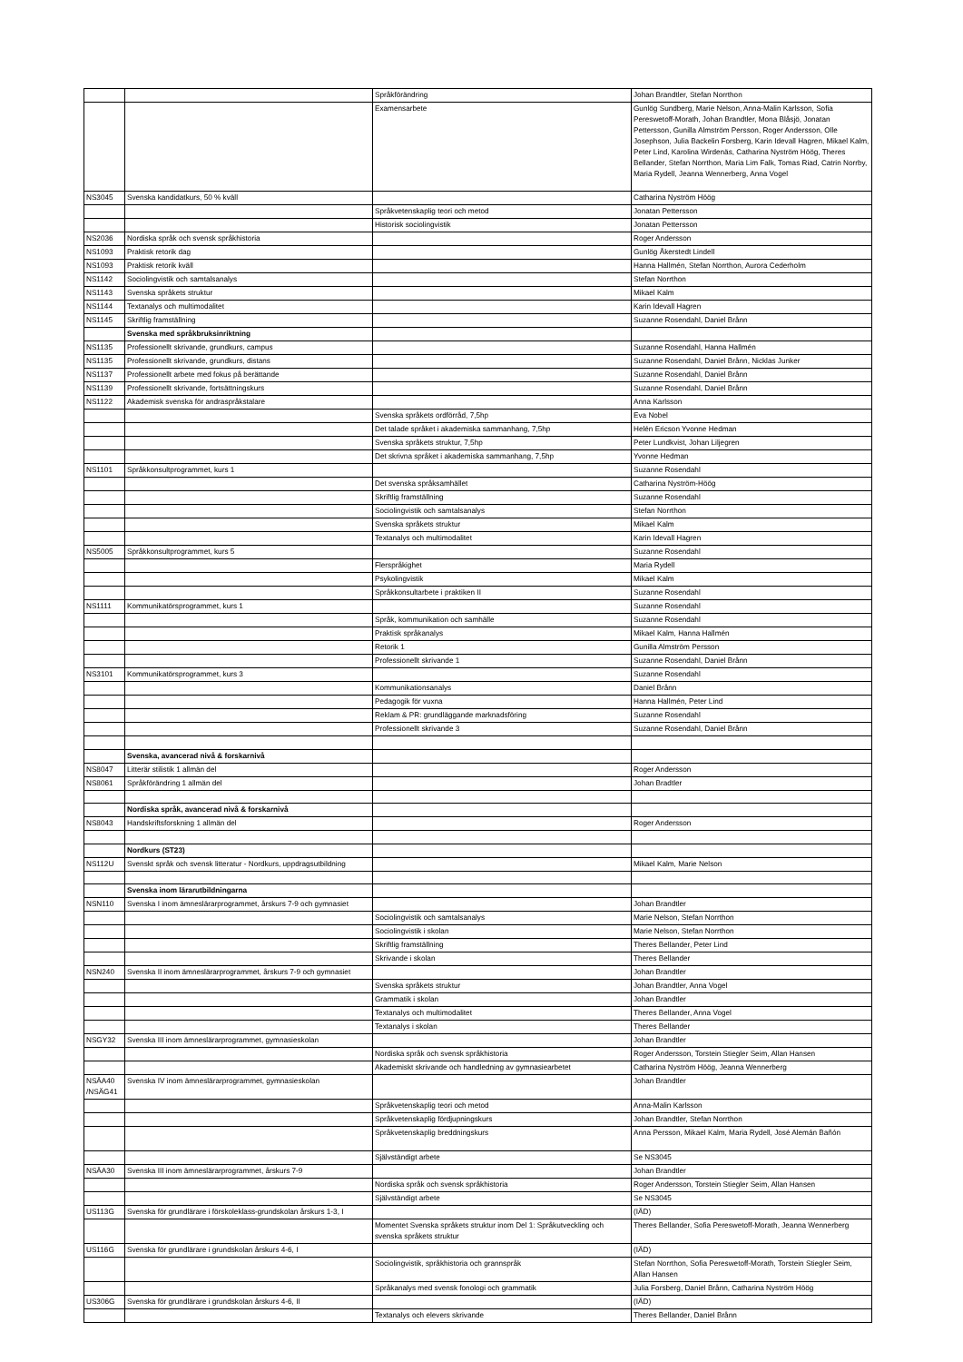| | | Språkförändring | Johan Brandtler, Stefan Norrthon |
| | | Examensarbete | Gunlög Sundberg, Marie Nelson, Anna-Malin Karlsson, Sofia Pereswetoff-Morath, Johan Brandtler, Mona Blåsjö, Jonatan Pettersson, Gunilla Almström Persson, Roger Andersson, Olle Josephson, Julia Backelin Forsberg, Karin Idevall Hagren, Mikael Kalm, Peter Lind, Karolina Wirdenäs, Catharina Nyström Höög, Theres Bellander, Stefan Norrthon, Maria Lim Falk, Tomas Riad, Catrin Norrby, Maria Rydell, Jeanna Wennerberg, Anna Vogel |
| NS3045 | Svenska kandidatkurs, 50 % kväll | | Catharina Nyström Höög |
| | | Språkvetenskaplig teori och metod | Jonatan Pettersson |
| | | Historisk sociolingvistik | Jonatan Pettersson |
| NS2036 | Nordiska språk och svensk språkhistoria | | Roger Andersson |
| NS1093 | Praktisk retorik dag | | Gunlög Åkerstedt Lindell |
| NS1093 | Praktisk retorik kväll | | Hanna Hallmén, Stefan Norrthon, Aurora Cederholm |
| NS1142 | Sociolingvistik och samtalsanalys | | Stefan Norrthon |
| NS1143 | Svenska språkets struktur | | Mikael Kalm |
| NS1144 | Textanalys och multimodalitet | | Karin Idevall Hagren |
| NS1145 | Skriftlig framställning | | Suzanne Rosendahl, Daniel Brånn |
| | Svenska med språkbruksinriktning | | |
| NS1135 | Professionellt skrivande, grundkurs, campus | | Suzanne Rosendahl, Hanna Hallmén |
| NS1135 | Professionellt skrivande, grundkurs, distans | | Suzanne Rosendahl, Daniel Brånn, Nicklas Junker |
| NS1137 | Professionellt arbete med fokus på berättande | | Suzanne Rosendahl, Daniel Brånn |
| NS1139 | Professionellt skrivande, fortsättningskurs | | Suzanne Rosendahl, Daniel Brånn |
| NS1122 | Akademisk svenska för andraspråkstalare | | Anna Karlsson |
| | | Svenska språkets ordförråd, 7,5hp | Eva Nobel |
| | | Det talade språket i akademiska sammanhang, 7,5hp | Helén Ericson Yvonne Hedman |
| | | Svenska språkets struktur, 7,5hp | Peter Lundkvist, Johan Liljegren |
| | | Det skrivna språket i akademiska sammanhang, 7,5hp | Yvonne Hedman |
| NS1101 | Språkkonsultprogrammet, kurs 1 | | Suzanne Rosendahl |
| | | Det svenska språksamhället | Catharina Nyström-Höög |
| | | Skriftlig framställning | Suzanne Rosendahl |
| | | Sociolingvistik och samtalsanalys | Stefan Norrthon |
| | | Svenska språkets struktur | Mikael Kalm |
| | | Textanalys och multimodalitet | Karin Idevall Hagren |
| NS5005 | Språkkonsultprogrammet, kurs 5 | | Suzanne Rosendahl |
| | | Flerspråkighet | Maria Rydell |
| | | Psykolingvistik | Mikael Kalm |
| | | Språkkonsultarbete i praktiken II | Suzanne Rosendahl |
| NS1111 | Kommunikatörsprogrammet, kurs 1 | | Suzanne Rosendahl |
| | | Språk, kommunikation och samhälle | Suzanne Rosendahl |
| | | Praktisk språkanalys | Mikael Kalm, Hanna Hallmén |
| | | Retorik 1 | Gunilla Almström Persson |
| | | Professionellt skrivande 1 | Suzanne Rosendahl, Daniel Brånn |
| NS3101 | Kommunikatörsprogrammet, kurs 3 | | Suzanne Rosendahl |
| | | Kommunikationsanalys | Daniel Brånn |
| | | Pedagogik för vuxna | Hanna Hallmén, Peter Lind |
| | | Reklam & PR: grundläggande marknadsföring | Suzanne Rosendahl |
| | | Professionellt skrivande 3 | Suzanne Rosendahl, Daniel Brånn |
| | Svenska, avancerad nivå & forskarnivå | | |
| NS8047 | Litterär stilistik 1 allmän del | | Roger Andersson |
| NS8061 | Språkförändring 1 allmän del | | Johan Bradtler |
| | Nordiska språk, avancerad nivå & forskarnivå | | |
| NS8043 | Handskriftsforskning 1 allmän del | | Roger Andersson |
| | Nordkurs (ST23) | | |
| NS112U | Svenskt språk och svensk litteratur - Nordkurs, uppdragsutbildning | | Mikael Kalm, Marie Nelson |
| | Svenska inom lärarutbildningarna | | |
| NSN110 | Svenska I inom ämneslärarprogrammet, årskurs 7-9 och gymnasiet | | Johan Brandtler |
| | | Sociolingvistik och samtalsanalys | Marie Nelson, Stefan Norrthon |
| | | Sociolingvistik i skolan | Marie Nelson, Stefan Norrthon |
| | | Skriftlig framställning | Theres Bellander, Peter Lind |
| | | Skrivande i skolan | Theres Bellander |
| NSN240 | Svenska II inom ämneslärarprogrammet, årskurs 7-9 och gymnasiet | | Johan Brandtler |
| | | Svenska språkets struktur | Johan Brandtler, Anna Vogel |
| | | Grammatik i skolan | Johan Brandtler |
| | | Textanalys och multimodalitet | Theres Bellander, Anna Vogel |
| | | Textanalys i skolan | Theres Bellander |
| NSGY32 | Svenska III inom ämneslärarprogrammet, gymnasieskolan | | Johan Brandtler |
| | | Nordiska språk och svensk språkhistoria | Roger Andersson, Torstein Stiegler Seim, Allan Hansen |
| | | Akademiskt skrivande och handledning av gymnasiearbetet | Catharina Nyström Höög, Jeanna Wennerberg |
| NSÄA40 /NSÄG41 | Svenska IV inom ämneslärarprogrammet, gymnasieskolan | | Johan Brandtler |
| | | Språkvetenskaplig teori och metod | Anna-Malin Karlsson |
| | | Språkvetenskaplig fördjupningskurs | Johan Brandtler, Stefan Norrthon |
| | | Språkvetenskaplig breddningskurs | Anna Persson, Mikael Kalm, Maria Rydell, José Alemán Bañón |
| | | Självständigt arbete | Se NS3045 |
| NSÄA30 | Svenska III inom ämneslärarprogrammet, årskurs 7-9 | | Johan Brandtler |
| | | Nordiska språk och svensk språkhistoria | Roger Andersson, Torstein Stiegler Seim, Allan Hansen |
| | | Självständigt arbete | Se NS3045 |
| US113G | Svenska för grundlärare i förskoleklass-grundskolan årskurs 1-3, I | | (IÄD) |
| | | Momentet Svenska språkets struktur inom Del 1: Språkutveckling och svenska språkets struktur | Theres Bellander, Sofia Pereswetoff-Morath, Jeanna Wennerberg |
| US116G | Svenska för grundlärare i grundskolan årskurs 4-6, I | | (IÄD) |
| | | Sociolingvistik, språkhistoria och grannspråk | Stefan Norrthon, Sofia Pereswetoff-Morath, Torstein Stiegler Seim, Allan Hansen |
| | | Språkanalys med svensk fonologi och grammatik | Julia Forsberg, Daniel Brånn, Catharina Nyström Höög |
| US306G | Svenska för grundlärare i grundskolan årskurs 4-6, II | | (IÄD) |
| | | Textanalys och elevers skrivande | Theres Bellander, Daniel Brånn |